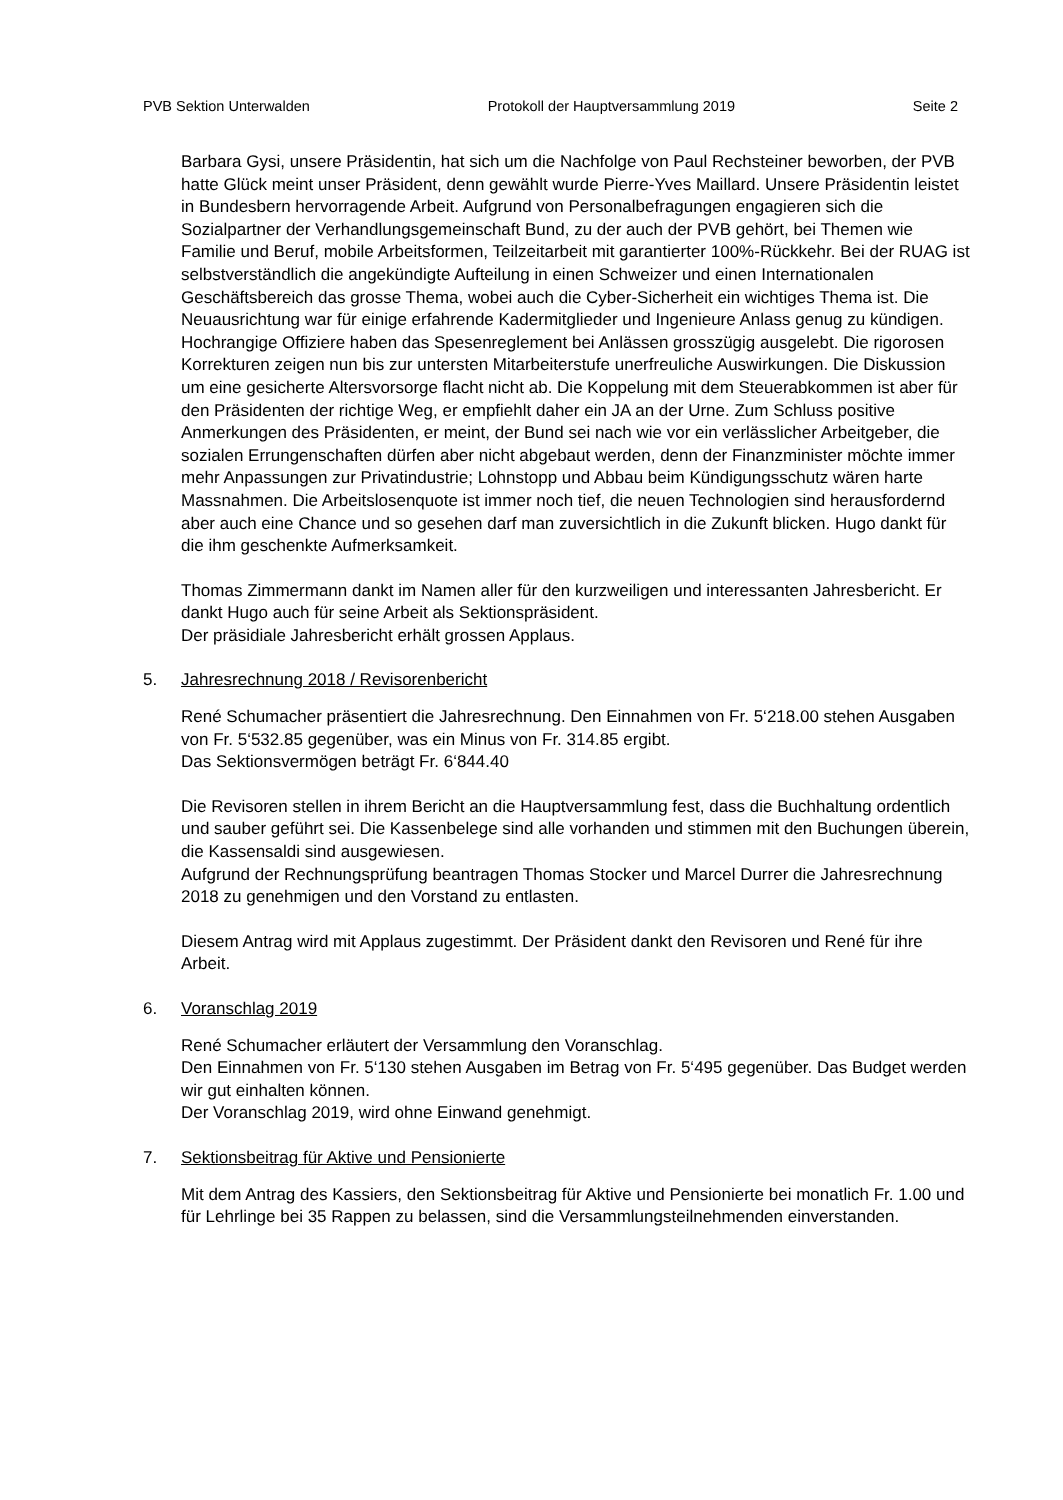PVB Sektion Unterwalden Protokoll der Hauptversammlung 2019 Seite 2
Barbara Gysi, unsere Präsidentin, hat sich um die Nachfolge von Paul Rechsteiner beworben, der PVB hatte Glück meint unser Präsident, denn gewählt wurde Pierre-Yves Maillard. Unsere Präsidentin leistet in Bundesbern hervorragende Arbeit. Aufgrund von Personalbefragungen engagieren sich die Sozialpartner der Verhandlungsgemeinschaft Bund, zu der auch der PVB gehört, bei Themen wie Familie und Beruf, mobile Arbeitsformen, Teilzeitarbeit mit garantierter 100%-Rückkehr. Bei der RUAG ist selbstverständlich die angekündigte Aufteilung in einen Schweizer und einen Internationalen Geschäftsbereich das grosse Thema, wobei auch die Cyber-Sicherheit ein wichtiges Thema ist. Die Neuausrichtung war für einige erfahrende Kadermitglieder und Ingenieure Anlass genug zu kündigen. Hochrangige Offiziere haben das Spesenreglement bei Anlässen grosszügig ausgelebt. Die rigorosen Korrekturen zeigen nun bis zur untersten Mitarbeiterstufe unerfreuliche Auswirkungen. Die Diskussion um eine gesicherte Altersvorsorge flacht nicht ab. Die Koppelung mit dem Steuerabkommen ist aber für den Präsidenten der richtige Weg, er empfiehlt daher ein JA an der Urne. Zum Schluss positive Anmerkungen des Präsidenten, er meint, der Bund sei nach wie vor ein verlässlicher Arbeitgeber, die sozialen Errungenschaften dürfen aber nicht abgebaut werden, denn der Finanzminister möchte immer mehr Anpassungen zur Privatindustrie; Lohnstopp und Abbau beim Kündigungsschutz wären harte Massnahmen. Die Arbeitslosenquote ist immer noch tief, die neuen Technologien sind herausfordernd aber auch eine Chance und so gesehen darf man zuversichtlich in die Zukunft blicken. Hugo dankt für die ihm geschenkte Aufmerksamkeit.
Thomas Zimmermann dankt im Namen aller für den kurzweiligen und interessanten Jahresbericht. Er dankt Hugo auch für seine Arbeit als Sektionspräsident.
Der präsidiale Jahresbericht erhält grossen Applaus.
5. Jahresrechnung 2018 / Revisorenbericht
René Schumacher präsentiert die Jahresrechnung. Den Einnahmen von Fr. 5‘218.00 stehen Ausgaben von Fr. 5‘532.85 gegenüber, was ein Minus von Fr. 314.85 ergibt.
Das Sektionsvermögen beträgt Fr. 6‘844.40
Die Revisoren stellen in ihrem Bericht an die Hauptversammlung fest, dass die Buchhaltung ordentlich und sauber geführt sei. Die Kassenbelege sind alle vorhanden und stimmen mit den Buchungen überein, die Kassensaldi sind ausgewiesen.
Aufgrund der Rechnungsprüfung beantragen Thomas Stocker und Marcel Durrer die Jahresrechnung 2018 zu genehmigen und den Vorstand zu entlasten.
Diesem Antrag wird mit Applaus zugestimmt. Der Präsident dankt den Revisoren und René für ihre Arbeit.
6. Voranschlag 2019
René Schumacher erläutert der Versammlung den Voranschlag.
Den Einnahmen von Fr. 5‘130 stehen Ausgaben im Betrag von Fr. 5‘495 gegenüber. Das Budget werden wir gut einhalten können.
Der Voranschlag 2019, wird ohne Einwand genehmigt.
7. Sektionsbeitrag für Aktive und Pensionierte
Mit dem Antrag des Kassiers, den Sektionsbeitrag für Aktive und Pensionierte bei monatlich Fr. 1.00 und für Lehrlinge bei 35 Rappen zu belassen, sind die Versammlungsteilnehmenden einverstanden.